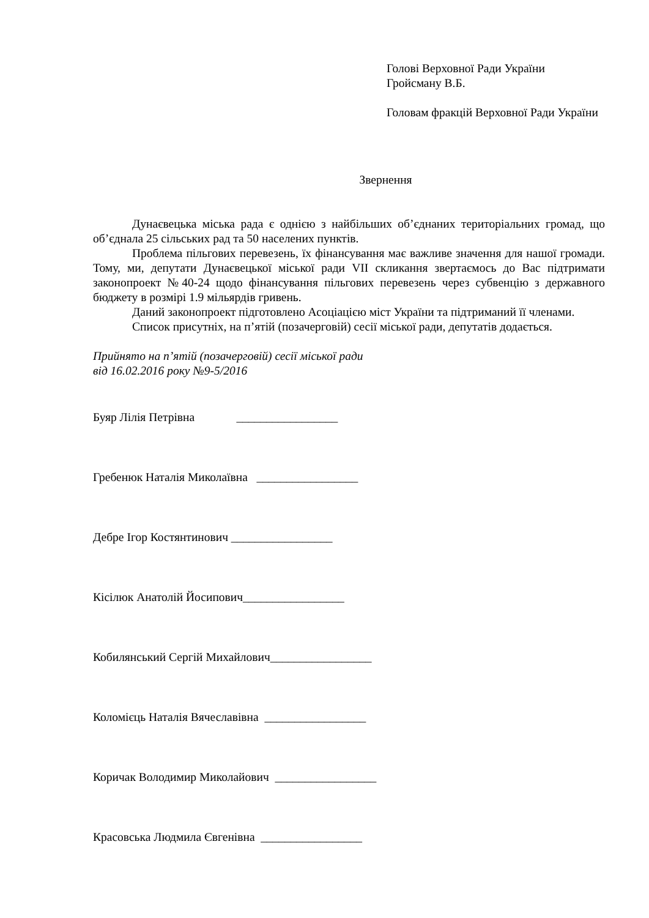Голові Верховної Ради України
Гройсману В.Б.
Головам фракцій Верховної Ради України
Звернення
Дунаєвецька міська рада є однією з найбільших об’єднаних територіальних громад, що об’єднала 25 сільських рад та 50 населених пунктів.
Проблема пільгових перевезень, їх фінансування має важливе значення для нашої громади. Тому, ми, депутати Дунаєвецької міської ради VII скликання звертаємось до Вас підтримати законопроект №40-24 щодо фінансування пільгових перевезень через субвенцію з державного бюджету в розмірі 1.9 мільярдів гривень.
Даний законопроект підготовлено Асоціацією міст України та підтриманий її членами.
Список присутніх, на п’ятій (позачерговій) сесії міської ради, депутатів додається.
Прийнято на п’ятій (позачерговій) сесії міської ради
від 16.02.2016 року №9-5/2016
Буяр Лілія Петрівна _________________
Гребенюк Наталія Миколаївна _________________
Дебре Ігор Костянтинович _________________
Кісілюк Анатолій Йосипович_________________
Кобилянський Сергій Михайлович_________________
Коломієць Наталія Вячеславівна _________________
Коричак Володимир Миколайович _________________
Красовська Людмила Євгенівна _________________